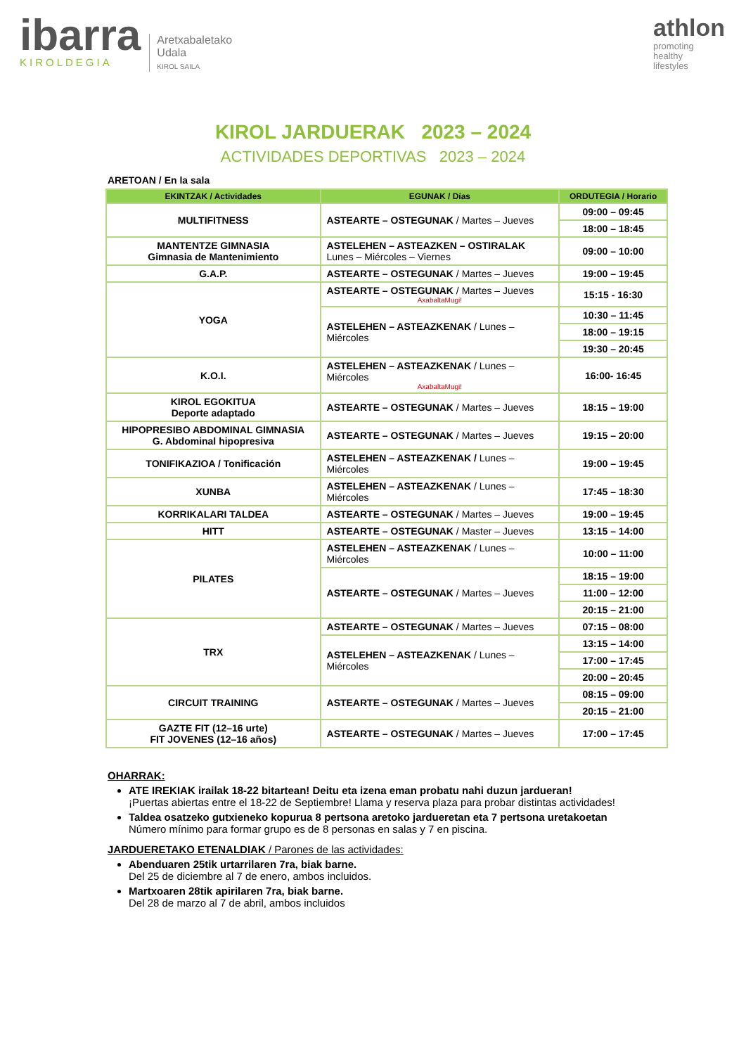ibarra
KIROLDEGIA
Aretxabaletako
Udala
KIROL SAILA
athlon
promoting
healthy
lifestyles
KIROL JARDUERAK 2023 – 2024
ACTIVIDADES DEPORTIVAS 2023 – 2024
ARETOAN / En la sala
| EKINTZAK / Actividades | EGUNAK / Días | ORDUTEGIA / Horario |
| --- | --- | --- |
| MULTIFITNESS | ASTEARTE – OSTEGUNAK / Martes – Jueves | 09:00 – 09:45 |
| | | 18:00 – 18:45 |
| MANTENTZE GIMNASIA Gimnasia de Mantenimiento | ASTELEHEN – ASTEAZKEN – OSTIRALAK Lunes – Miércoles – Viernes | 09:00 – 10:00 |
| G.A.P. | ASTEARTE – OSTEGUNAK / Martes – Jueves | 19:00 – 19:45 |
| YOGA | ASTEARTE – OSTEGUNAK / Martes – Jueves AxabaltaMugi! | 15:15 - 16:30 |
| | ASTELEHEN – ASTEAZKENAK / Lunes – Miércoles | 10:30 – 11:45 |
| | | 18:00 – 19:15 |
| | | 19:30 – 20:45 |
| K.O.I. | ASTELEHEN – ASTEAZKENAK / Lunes – Miércoles AxabaltaMugi! | 16:00- 16:45 |
| KIROL EGOKITUA Deporte adaptado | ASTEARTE – OSTEGUNAK / Martes – Jueves | 18:15 – 19:00 |
| HIPOPRESIBO ABDOMINAL GIMNASIA G. Abdominal hipopresiva | ASTEARTE – OSTEGUNAK / Martes – Jueves | 19:15 – 20:00 |
| TONIFIKAZIOA / Tonificación | ASTELEHEN – ASTEAZKENAK / Lunes – Miércoles | 19:00 – 19:45 |
| XUNBA | ASTELEHEN – ASTEAZKENAK / Lunes – Miércoles | 17:45 – 18:30 |
| KORRIKALARI TALDEA | ASTEARTE – OSTEGUNAK / Martes – Jueves | 19:00 – 19:45 |
| HITT | ASTEARTE – OSTEGUNAK / Master – Jueves | 13:15 – 14:00 |
| PILATES | ASTELEHEN – ASTEAZKENAK / Lunes – Miércoles | 10:00 – 11:00 |
| | ASTEARTE – OSTEGUNAK / Martes – Jueves | 18:15 – 19:00 |
| | | 11:00 – 12:00 |
| | | 20:15 – 21:00 |
| TRX | ASTEARTE – OSTEGUNAK / Martes – Jueves | 07:15 – 08:00 |
| | ASTELEHEN – ASTEAZKENAK / Lunes – Miércoles | 13:15 – 14:00 |
| | | 17:00 – 17:45 |
| | | 20:00 – 20:45 |
| CIRCUIT TRAINING | ASTEARTE – OSTEGUNAK / Martes – Jueves | 08:15 – 09:00 |
| | | 20:15 – 21:00 |
| GAZTE FIT (12–16 urte) FIT JOVENES (12–16 años) | ASTEARTE – OSTEGUNAK / Martes – Jueves | 17:00 – 17:45 |
OHARRAK:
ATE IREKIAK irailak 18-22 bitartean! Deitu eta izena eman probatu nahi duzun jardueran!
¡Puertas abiertas entre el 18-22 de Septiembre! Llama y reserva plaza para probar distintas actividades!
Taldea osatzeko gutxieneko kopurua 8 pertsona aretoko jardueretan eta 7 pertsona uretakoetan
Número mínimo para formar grupo es de 8 personas en salas y 7 en piscina.
JARDUERETAKO ETENALDIAK / Parones de las actividades:
Abenduaren 25tik urtarrilaren 7ra, biak barne.
Del 25 de diciembre al 7 de enero, ambos incluidos.
Martxoaren 28tik apirilaren 7ra, biak barne.
Del 28 de marzo al 7 de abril, ambos incluidos